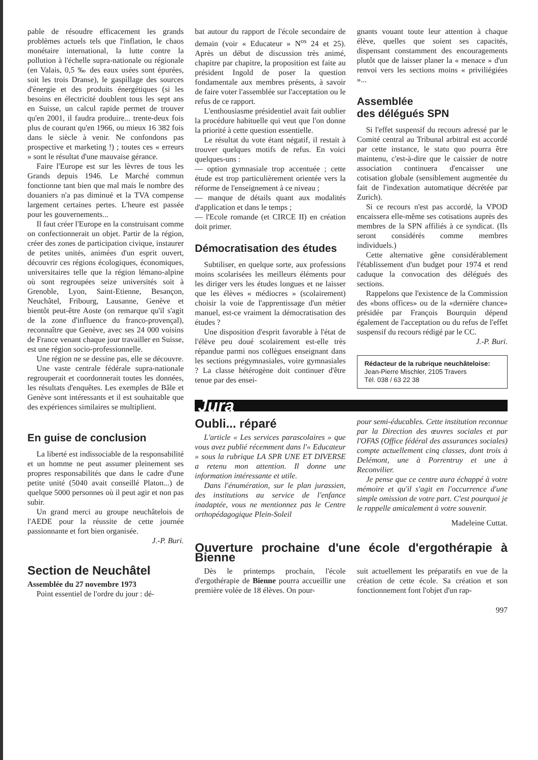pable de résoudre efficacement les grands problèmes actuels tels que l'inflation, le chaos monétaire international, la lutte contre la pollution à l'échelle supra-nationale ou régionale (en Valais, 0,5 ‰ des eaux usées sont épurées, soit les trois Dranse), le gaspillage des sources d'énergie et des produits énergétiques (si les besoins en électricité doublent tous les sept ans en Suisse, un calcul rapide permet de trouver qu'en 2001, il faudra produire... trente-deux fois plus de courant qu'en 1966, ou mieux 16 382 fois dans le siècle à venir. Ne confondons pas prospective et marketing !) ; toutes ces « erreurs » sont le résultat d'une mauvaise gérance.
Faire l'Europe est sur les lèvres de tous les Grands depuis 1946. Le Marché commun fonctionne tant bien que mal mais le nombre des douaniers n'a pas diminué et la TVA compense largement certaines pertes. L'heure est passée pour les gouvernements...
Il faut créer l'Europe en la construisant comme on confectionnerait un objet. Partir de la région, créer des zones de participation civique, instaurer de petites unités, animées d'un esprit ouvert, découvrir ces régions écologiques, économiques, universitaires telle que la région lémano-alpine où sont regroupées seize universités soit à Grenoble, Lyon, Saint-Etienne, Besançon, Neuchâtel, Fribourg, Lausanne, Genève et bientôt peut-être Aoste (on remarque qu'il s'agit de la zone d'influence du franco-provençal), reconnaître que Genève, avec ses 24 000 voisins de France venant chaque jour travailler en Suisse, est une région socio-professionnelle.
Une région ne se dessine pas, elle se découvre.
Une vaste centrale fédérale supra-nationale regrouperait et coordonnerait toutes les données, les résultats d'enquêtes. Les exemples de Bâle et Genève sont intéressants et il est souhaitable que des expériences similaires se multiplient.
En guise de conclusion
La liberté est indissociable de la responsabilité et un homme ne peut assumer pleinement ses propres responsabilités que dans le cadre d'une petite unité (5040 avait conseillé Platon...) de quelque 5000 personnes où il peut agir et non pas subir.
Un grand merci au groupe neuchâtelois de l'AEDE pour la réussite de cette journée passionnante et fort bien organisée.
J.-P. Buri.
Section de Neuchâtel
Assemblée du 27 novembre 1973
Point essentiel de l'ordre du jour : dé-
bat autour du rapport de l'école secondaire de demain (voir « Educateur » N<sup>os</sup> 24 et 25). Après un début de discussion très animé, chapitre par chapitre, la proposition est faite au président Ingold de poser la question fondamentale aux membres présents, à savoir de faire voter l'assemblée sur l'acceptation ou le refus de ce rapport.
L'enthousiasme présidentiel avait fait oublier la procédure habituelle qui veut que l'on donne la priorité à cette question essentielle.
Le résultat du vote étant négatif, il restait à trouver quelques motifs de refus. En voici quelques-uns :
— option gymnasiale trop accentuée ; cette étude est trop particulièrement orientée vers la réforme de l'enseignement à ce niveau ;
— manque de détails quant aux modalités d'application et dans le temps ;
— l'Ecole romande (et CIRCE II) en création doit primer.
Démocratisation des études
Subtiliser, en quelque sorte, aux professions moins scolarisées les meilleurs éléments pour les diriger vers les études longues et ne laisser que les élèves « médiocres » (scolairement) choisir la voie de l'apprentissage d'un métier manuel, est-ce vraiment la démocratisation des études ?
Une disposition d'esprit favorable à l'état de l'élève peu doué scolairement est-elle très répandue parmi nos collègues enseignant dans les sections prégymnasiales, voire gymnasiales ? La classe hétérogène doit continuer d'être tenue par des ensei-
gnants vouant toute leur attention à chaque élève, quelles que soient ses capacités, dispensant constamment des encouragements plutôt que de laisser planer la « menace » d'un renvoi vers les sections moins « priviliégiées »...
Assemblée
des délégués SPN
Si l'effet suspensif du recours adressé par le Comité central au Tribunal arbitral est accordé par cette instance, le statu quo pourra être maintenu, c'est-à-dire que le caissier de notre association continuera d'encaisser une cotisation globale (sensiblement augmentée du fait de l'indexation automatique décrétée par Zurich).
Si ce recours n'est pas accordé, la VPOD encaissera elle-même ses cotisations auprès des membres de la SPN affiliés à ce syndicat. (Ils seront considérés comme membres individuels.)
Cette alternative gêne considérablement l'établissement d'un budget pour 1974 et rend caduque la convocation des délégués des sections.
Rappelons que l'existence de la Commission des «bons offices» ou de la «dernière chance» présidée par François Bourquin dépend également de l'acceptation ou du refus de l'effet suspensif du recours rédigé par le CC.
J.-P. Buri.
Rédacteur de la rubrique neuchâteloise:
Jean-Pierre Mischler, 2105 Travers
Tél. 038 / 63 22 38
Jura
Oubli... réparé
L'article « Les services parascolaires » que vous avez publié récemment dans l'« Educateur » sous la rubrique LA SPR UNE ET DIVERSE a retenu mon attention. Il donne une information intéressante et utile.
Dans l'énumération, sur le plan jurassien, des institutions au service de l'enfance inadaptée, vous ne mentionnez pas le Centre orthopédagogique Plein-Soleil
pour semi-éducables. Cette institution reconnue par la Direction des œuvres sociales et par l'OFAS (Office fédéral des assurances sociales) compte actuellement cinq classes, dont trois à Delémont, une à Porrentruy et une à Reconvilier.
Je pense que ce centre aura échappé à votre mémoire et qu'il s'agit en l'occurrence d'une simple omission de votre part. C'est pourquoi je le rappelle amicalement à votre souvenir.
Madeleine Cuttat.
Ouverture prochaine d'une école d'ergothérapie à Bienne
Dès le printemps prochain, l'école d'ergothérapie de Bienne pourra accueillir une première volée de 18 élèves. On pour-
suit actuellement les préparatifs en vue de la création de cette école. Sa création et son fonctionnement font l'objet d'un rap-
997